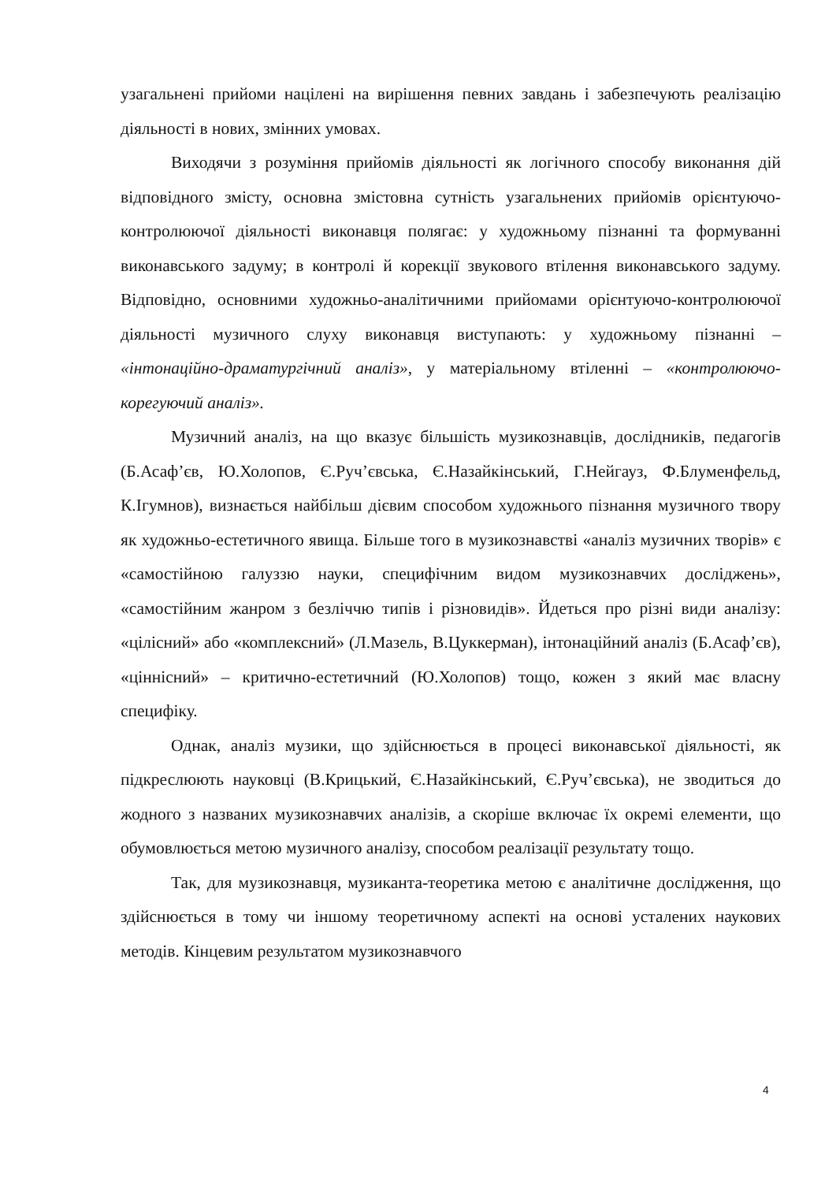узагальнені прийоми націлені на вирішення певних завдань і забезпечують реалізацію діяльності в нових, змінних умовах.
Виходячи з розуміння прийомів діяльності як логічного способу виконання дій відповідного змісту, основна змістовна сутність узагальнених прийомів орієнтуючо-контролюючої діяльності виконавця полягає: у художньому пізнанні та формуванні виконавського задуму; в контролі й корекції звукового втілення виконавського задуму. Відповідно, основними художньо-аналітичними прийомами орієнтуючо-контролюючої діяльності музичного слуху виконавця виступають: у художньому пізнанні – «інтонаційно-драматургічний аналіз», у матеріальному втіленні – «контролюючо-корегуючий аналіз».
Музичний аналіз, на що вказує більшість музикознавців, дослідників, педагогів (Б.Асаф’єв, Ю.Холопов, Є.Руч’євська, Є.Назайкінський, Г.Нейгауз, Ф.Блуменфельд, К.Ігумнов), визнається найбільш дієвим способом художнього пізнання музичного твору як художньо-естетичного явища. Більше того в музикознавстві «аналіз музичних творів» є «самостійною галуззю науки, специфічним видом музикознавчих досліджень», «самостійним жанром з безліччю типів і різновидів». Йдеться про різні види аналізу: «цілісний» або «комплексний» (Л.Мазель, В.Цуккерман), інтонаційний аналіз (Б.Асаф’єв), «ціннісний» – критично-естетичний (Ю.Холопов) тощо, кожен з який має власну специфіку.
Однак, аналіз музики, що здійснюється в процесі виконавської діяльності, як підкреслюють науковці (В.Крицький, Є.Назайкінський, Є.Руч’євська), не зводиться до жодного з названих музикознавчих аналізів, а скоріше включає їх окремі елементи, що обумовлюється метою музичного аналізу, способом реалізації результату тощо.
Так, для музикознавця, музиканта-теоретика метою є аналітичне дослідження, що здійснюється в тому чи іншому теоретичному аспекті на основі усталених наукових методів. Кінцевим результатом музикознавчого
4